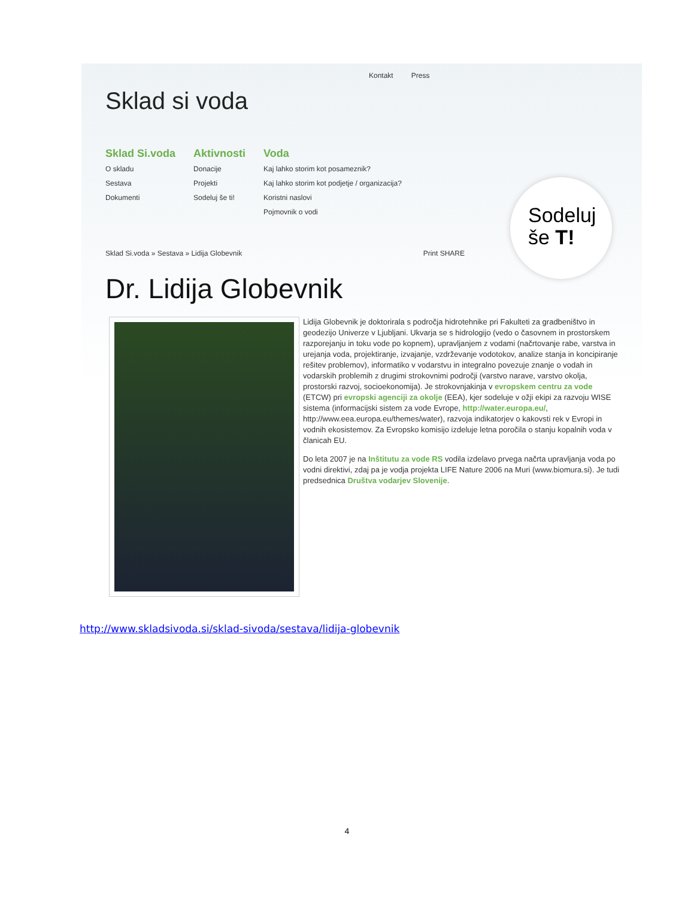Kontakt Press
Sklad si voda
Sklad Si.voda
O skladu
Sestava
Dokumenti
Aktivnosti
Donacije
Projekti
Sodeluj še ti!
Voda
Kaj lahko storim kot posameznik?
Kaj lahko storim kot podjetje / organizacija?
Koristni naslovi
Pojmovnik o vodi
Sodeluj
še T!
Sklad Si.voda » Sestava » Lidija Globevnik Print SHARE
Dr. Lidija Globevnik
Lidija Globevnik je doktorirala s področja hidrotehnike pri Fakulteti za gradbeništvo in geodezijo Univerze v Ljubljani. Ukvarja se s hidrologijo (vedo o časovnem in prostorskem razporejanju in toku vode po kopnem), upravljanjem z vodami (načrtovanje rabe, varstva in urejanja voda, projektiranje, izvajanje, vzdrževanje vodotokov, analize stanja in koncipiranje rešitev problemov), informatiko v vodarstvu in integralno povezuje znanje o vodah in vodarskih problemih z drugimi strokovnimi področji (varstvo narave, varstvo okolja, prostorski razvoj, socioekonomija). Je strokovnjakinja v evropskem centru za vode (ETCW) pri evropski agenciji za okolje (EEA), kjer sodeluje v ožji ekipi za razvoju WISE sistema (informacijski sistem za vode Evrope, http://water.europa.eu/, http://www.eea.europa.eu/themes/water), razvoja indikatorjev o kakovsti rek v Evropi in vodnih ekosistemov. Za Evropsko komisijo izdeluje letna poročila o stanju kopalnih voda v članicah EU.
Do leta 2007 je na Inštitutu za vode RS vodila izdelavo prvega načrta upravljanja voda po vodni direktivi, zdaj pa je vodja projekta LIFE Nature 2006 na Muri (www.biomura.si). Je tudi predsednica Društva vodarjev Slovenije.
http://www.skladsivoda.si/sklad-sivoda/sestava/lidija-globevnik
4